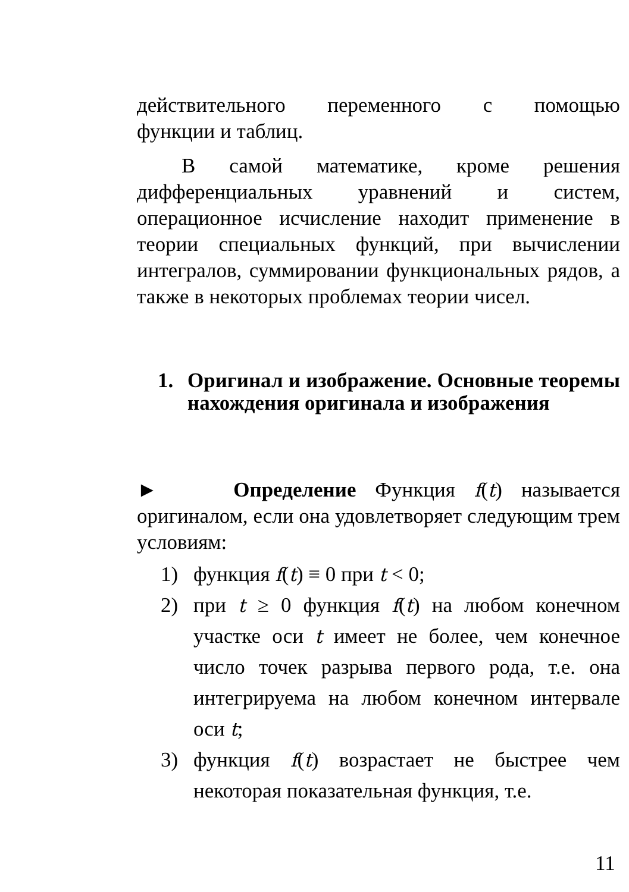действительного переменного с помощью
функции и таблиц.
В самой математике, кроме решения дифференциальных уравнений и систем, операционное исчисление находит применение в теории специальных функций, при вычислении интегралов, суммировании функциональных рядов, а также в некоторых проблемах теории чисел.
1. Оригинал и изображение. Основные теоремы нахождения оригинала и изображения
► Определение Функция f(t) называется оригиналом, если она удовлетворяет следующим трем условиям:
1) функция f(t) ≡ 0 при t < 0;
2) при t ≥ 0 функция f(t) на любом конечном участке оси t имеет не более, чем конечное число точек разрыва первого рода, т.е. она интегрируема на любом конечном интервале оси t;
3) функция f(t) возрастает не быстрее чем некоторая показательная функция, т.е.
11